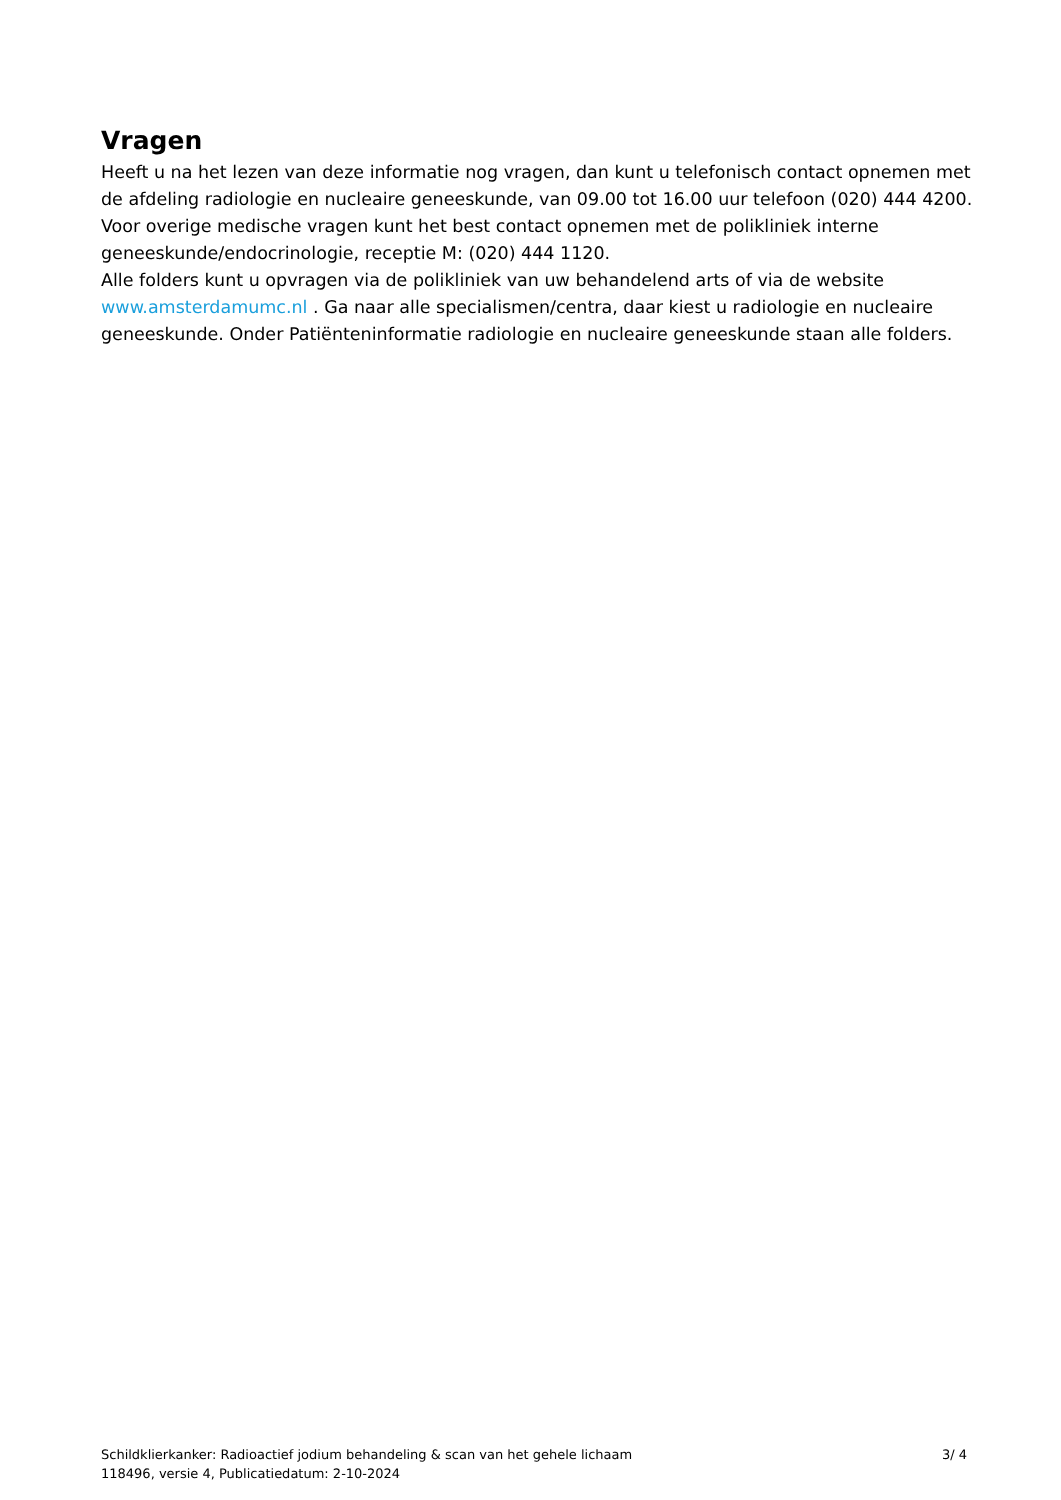Vragen
Heeft u na het lezen van deze informatie nog vragen, dan kunt u telefonisch contact opnemen met de afdeling radiologie en nucleaire geneeskunde, van 09.00 tot 16.00 uur telefoon (020) 444 4200.
Voor overige medische vragen kunt het best contact opnemen met de polikliniek interne geneeskunde/endocrinologie, receptie M: (020) 444 1120.
Alle folders kunt u opvragen via de polikliniek van uw behandelend arts of via de website www.amsterdamumc.nl . Ga naar alle specialismen/centra, daar kiest u radiologie en nucleaire geneeskunde. Onder Patiënteninformatie radiologie en nucleaire geneeskunde staan alle folders.
Schildklierkanker: Radioactief jodium behandeling & scan van het gehele lichaam
118496, versie 4, Publicatiedatum: 2-10-2024
3/ 4